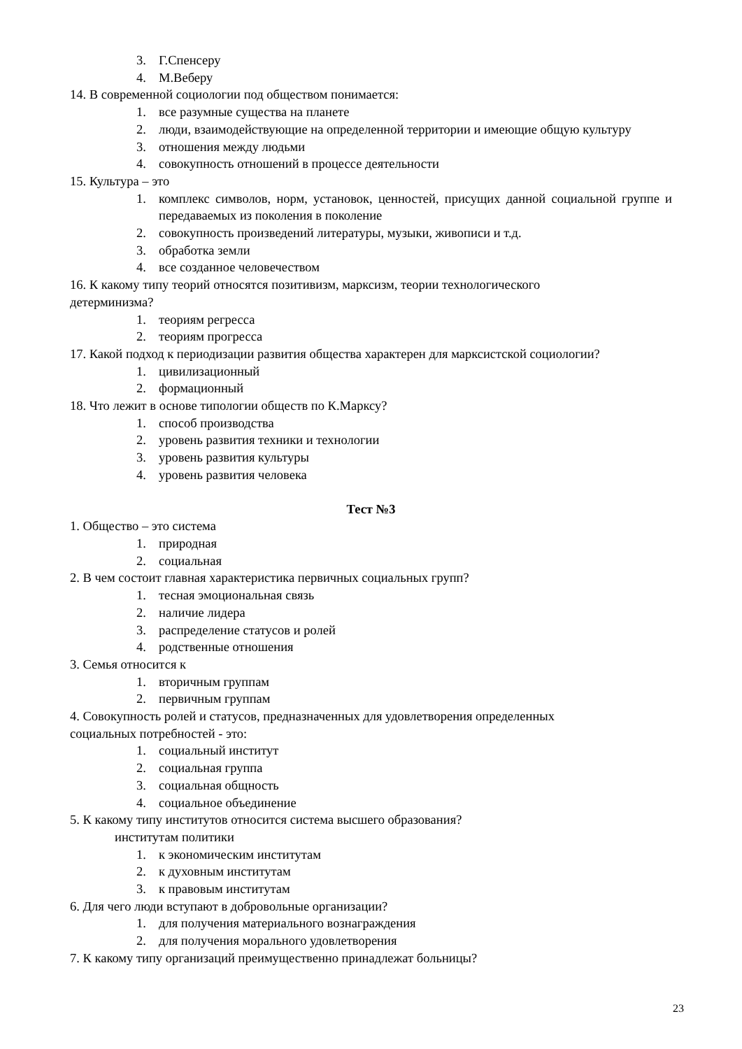3. Г.Спенсеру
4. М.Веберу
14. В современной социологии под обществом понимается:
1. все разумные существа на планете
2. люди, взаимодействующие на определенной территории и имеющие общую культуру
3. отношения между людьми
4. совокупность отношений в процессе деятельности
15. Культура – это
1. комплекс символов, норм, установок, ценностей, присущих данной социальной группе и передаваемых из поколения в поколение
2. совокупность произведений литературы, музыки, живописи и т.д.
3. обработка земли
4. все созданное человечеством
16. К какому типу теорий относятся позитивизм, марксизм, теории технологического
детерминизма?
1. теориям регресса
2. теориям прогресса
17. Какой подход к периодизации развития общества характерен для марксистской социологии?
1. цивилизационный
2. формационный
18. Что лежит в основе типологии обществ по К.Марксу?
1. способ производства
2. уровень развития техники и технологии
3. уровень развития культуры
4. уровень развития человека
Тест №3
1. Общество – это система
1. природная
2. социальная
2. В чем состоит главная характеристика первичных социальных групп?
1. тесная эмоциональная связь
2. наличие лидера
3. распределение статусов и ролей
4. родственные отношения
3. Семья относится к
1. вторичным группам
2. первичным группам
4. Совокупность ролей и статусов, предназначенных для удовлетворения определенных
социальных потребностей - это:
1. социальный институт
2. социальная группа
3. социальная общность
4. социальное объединение
5. К какому типу институтов относится система высшего образования?
институтам политики
1. к экономическим институтам
2. к духовным институтам
3. к правовым институтам
6. Для чего люди вступают в добровольные организации?
1. для получения материального вознаграждения
2. для получения морального удовлетворения
7. К какому типу организаций преимущественно принадлежат больницы?
23